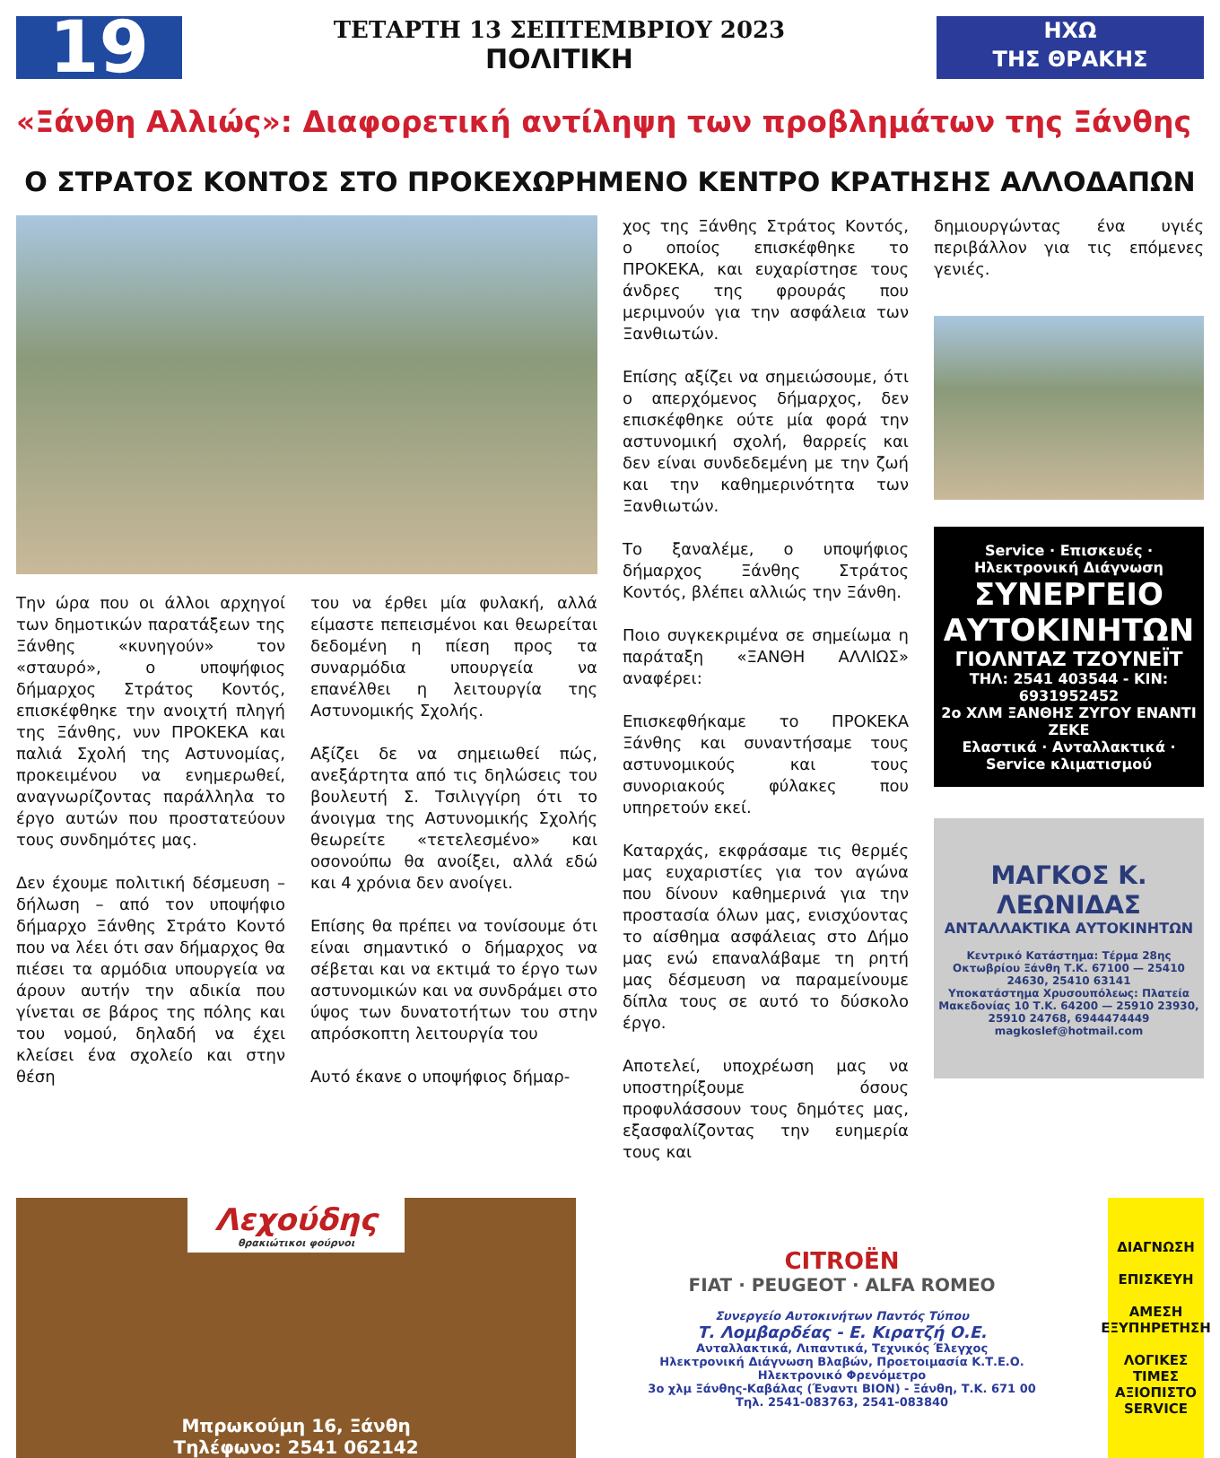19
ΤΕΤΑΡΤΗ 13 ΣΕΠΤΕΜΒΡΙΟΥ 2023
ΠΟΛΙΤΙΚΗ
ΗΧΩ
ΤΗΣ ΘΡΑΚΗΣ
«Ξάνθη Αλλιώς»: Διαφορετική αντίληψη των προβλημάτων της Ξάνθης
Ο ΣΤΡΑΤΟΣ ΚΟΝΤΟΣ ΣΤΟ ΠΡΟΚΕΧΩΡΗΜΕΝΟ ΚΕΝΤΡΟ ΚΡΑΤΗΣΗΣ ΑΛΛΟΔΑΠΩΝ
Την ώρα που οι άλλοι αρχηγοί των δημοτικών παρατάξεων της Ξάνθης «κυνηγούν» τον «σταυρό», ο υποψήφιος δήμαρχος Στράτος Κοντός, επισκέφθηκε την ανοιχτή πληγή της Ξάνθης, νυν ΠΡΟΚΕΚΑ και παλιά Σχολή της Αστυνομίας, προκειμένου να ενημερωθεί, αναγνωρίζοντας παράλληλα το έργο αυτών που προστατεύουν τους συνδημότες μας.
Δεν έχουμε πολιτική δέσμευση – δήλωση – από τον υποψήφιο δήμαρχο Ξάνθης Στράτο Κοντό που να λέει ότι σαν δήμαρχος θα πιέσει τα αρμόδια υπουργεία να άρουν αυτήν την αδικία που γίνεται σε βάρος της πόλης και του νομού, δηλαδή να έχει κλείσει ένα σχολείο και στην θέση
του να έρθει μία φυλακή, αλλά είμαστε πεπεισμένοι και θεωρείται δεδομένη η πίεση προς τα συναρμόδια υπουργεία να επανέλθει η λειτουργία της Αστυνομικής Σχολής.
Αξίζει δε να σημειωθεί πώς, ανεξάρτητα από τις δηλώσεις του βουλευτή Σ. Τσιλιγγίρη ότι το άνοιγμα της Αστυνομικής Σχολής θεωρείτε «τετελεσμένο» και οσονούπω θα ανοίξει, αλλά εδώ και 4 χρόνια δεν ανοίγει.
Επίσης θα πρέπει να τονίσουμε ότι είναι σημαντικό ο δήμαρχος να σέβεται και να εκτιμά το έργο των αστυνομικών και να συνδράμει στο ύψος των δυνατοτήτων του στην απρόσκοπτη λειτουργία του
Αυτό έκανε ο υποψήφιος δήμαρ-
χος της Ξάνθης Στράτος Κοντός, ο οποίος επισκέφθηκε το ΠΡΟΚΕΚΑ, και ευχαρίστησε τους άνδρες της φρουράς που μεριμνούν για την ασφάλεια των Ξανθιωτών.
Επίσης αξίζει να σημειώσουμε, ότι ο απερχόμενος δήμαρχος, δεν επισκέφθηκε ούτε μία φορά την αστυνομική σχολή, θαρρείς και δεν είναι συνδεδεμένη με την ζωή και την καθημερινότητα των Ξανθιωτών.
Το ξαναλέμε, ο υποψήφιος δήμαρχος Ξάνθης Στράτος Κοντός, βλέπει αλλιώς την Ξάνθη.
Ποιο συγκεκριμένα σε σημείωμα η παράταξη «ΞΑΝΘΗ ΑΛΛΙΩΣ» αναφέρει:
Επισκεφθήκαμε το ΠΡΟΚΕΚΑ Ξάνθης και συναντήσαμε τους αστυνομικούς και τους συνοριακούς φύλακες που υπηρετούν εκεί.
Καταρχάς, εκφράσαμε τις θερμές μας ευχαριστίες για τον αγώνα που δίνουν καθημερινά για την προστασία όλων μας, ενισχύοντας το αίσθημα ασφάλειας στο Δήμο μας ενώ επαναλάβαμε τη ρητή μας δέσμευση να παραμείνουμε δίπλα τους σε αυτό το δύσκολο έργο.
Αποτελεί, υποχρέωση μας να υποστηρίξουμε όσους προφυλάσσουν τους δημότες μας, εξασφαλίζοντας την ευημερία τους και
δημιουργώντας ένα υγιές περιβάλλον για τις επόμενες γενιές.
Service · Επισκευές · Ηλεκτρονική Διάγνωση
ΣΥΝΕΡΓΕΙΟ ΑΥΤΟΚΙΝΗΤΩΝ
ΓΙΟΛΝΤΑΖ ΤΖΟΥΝΕΪΤ
ΤΗΛ: 2541 403544 - ΚΙΝ: 6931952452
2ο ΧΛΜ ΞΑΝΘΗΣ ΖΥΓΟΥ ΕΝΑΝΤΙ ΖΕΚΕ
Ελαστικά · Ανταλλακτικά · Service κλιματισμού
ΜΑΓΚΟΣ Κ. ΛΕΩΝΙΔΑΣ
ΑΝΤΑΛΛΑΚΤΙΚΑ ΑΥΤΟΚΙΝΗΤΩΝ
Κεντρικό Κατάστημα: Τέρμα 28ης Οκτωβρίου Ξάνθη Τ.Κ. 67100 — 25410 24630, 25410 63141
Υποκατάστημα Χρυσουπόλεως: Πλατεία Μακεδονίας 10 Τ.Κ. 64200 — 25910 23930, 25910 24768, 6944474449
magkoslef@hotmail.com
Λεχούδης
θρακιώτικοι φούρνοι
Μπρωκούμη 16, Ξάνθη
Τηλέφωνο: 2541 062142
CITROËN
FIAT · PEUGEOT · ALFA ROMEO
Συνεργείο Αυτοκινήτων Παντός Τύπου
Τ. Λομβαρδέας - Ε. Κιρατζή Ο.Ε.
Ανταλλακτικά, Λιπαντικά, Τεχνικός Έλεγχος
Ηλεκτρονική Διάγνωση Βλαβών, Προετοιμασία Κ.Τ.Ε.Ο.
Ηλεκτρονικό Φρενόμετρο
3ο χλμ Ξάνθης-Καβάλας (Έναντι ΒΙΟΝ) - Ξάνθη, Τ.Κ. 671 00
Τηλ. 2541-083763, 2541-083840
ΔΙΑΓΝΩΣΗ
ΕΠΙΣΚΕΥΗ
ΑΜΕΣΗ ΕΞΥΠΗΡΕΤΗΣΗ
ΛΟΓΙΚΕΣ ΤΙΜΕΣ ΑΞΙΟΠΙΣΤΟ SERVICE